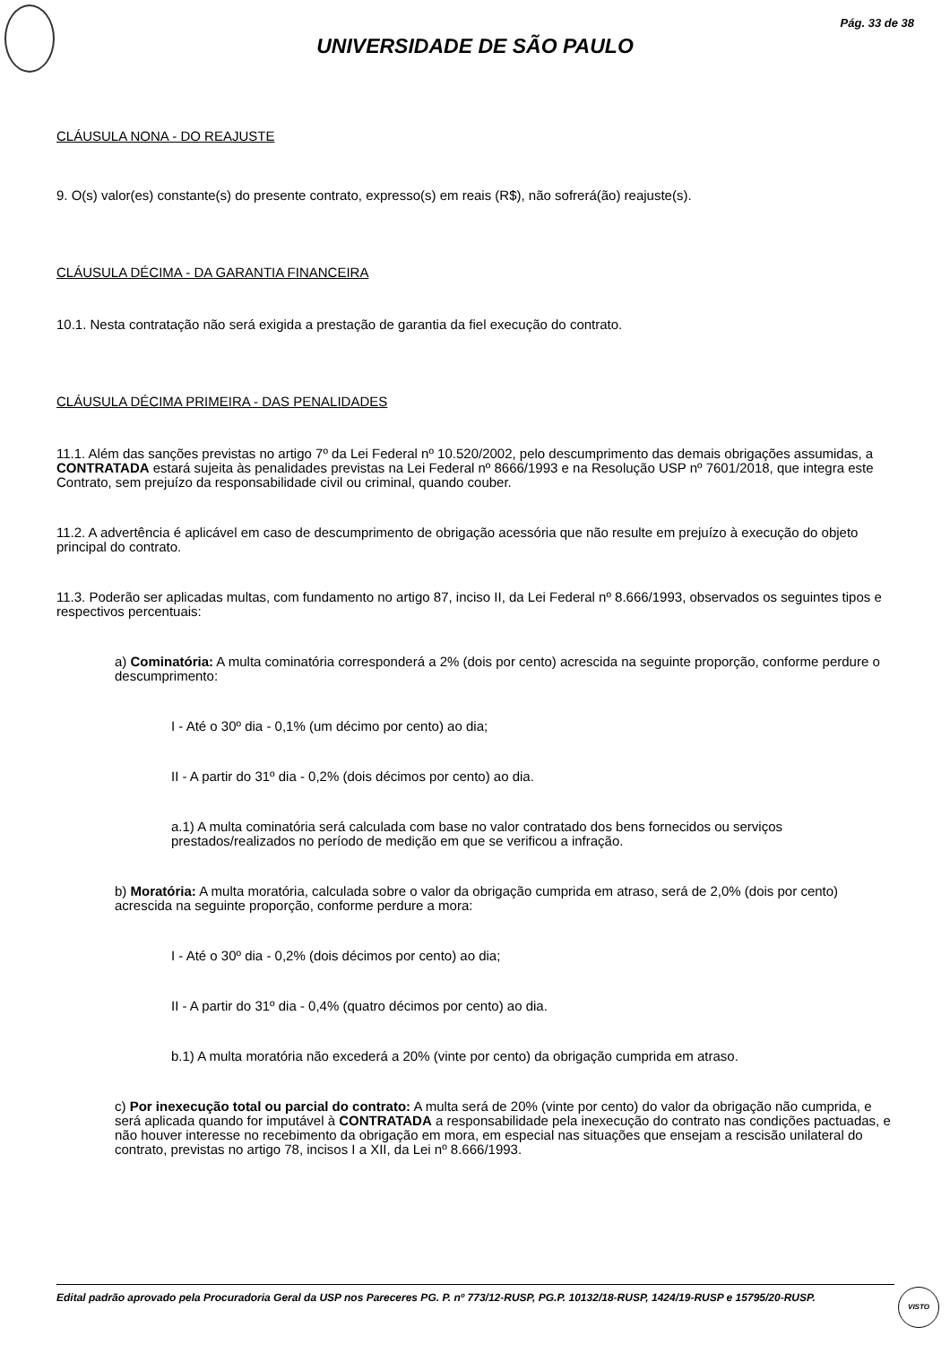Pág. 33 de 38
UNIVERSIDADE DE SÃO PAULO
CLÁUSULA NONA - DO REAJUSTE
9. O(s) valor(es) constante(s) do presente contrato, expresso(s) em reais (R$), não sofrerá(ão) reajuste(s).
CLÁUSULA DÉCIMA - DA GARANTIA FINANCEIRA
10.1. Nesta contratação não será exigida a prestação de garantia da fiel execução do contrato.
CLÁUSULA DÉCIMA PRIMEIRA - DAS PENALIDADES
11.1. Além das sanções previstas no artigo 7º da Lei Federal nº 10.520/2002, pelo descumprimento das demais obrigações assumidas, a CONTRATADA estará sujeita às penalidades previstas na Lei Federal nº 8666/1993 e na Resolução USP nº 7601/2018, que integra este Contrato, sem prejuízo da responsabilidade civil ou criminal, quando couber.
11.2. A advertência é aplicável em caso de descumprimento de obrigação acessória que não resulte em prejuízo à execução do objeto principal do contrato.
11.3. Poderão ser aplicadas multas, com fundamento no artigo 87, inciso II, da Lei Federal nº 8.666/1993, observados os seguintes tipos e respectivos percentuais:
a) Cominatória: A multa cominatória corresponderá a 2% (dois por cento) acrescida na seguinte proporção, conforme perdure o descumprimento:
I - Até o 30º dia - 0,1% (um décimo por cento) ao dia;
II - A partir do 31º dia - 0,2% (dois décimos por cento) ao dia.
a.1) A multa cominatória será calculada com base no valor contratado dos bens fornecidos ou serviços prestados/realizados no período de medição em que se verificou a infração.
b) Moratória: A multa moratória, calculada sobre o valor da obrigação cumprida em atraso, será de 2,0% (dois por cento) acrescida na seguinte proporção, conforme perdure a mora:
I - Até o 30º dia - 0,2% (dois décimos por cento) ao dia;
II - A partir do 31º dia - 0,4% (quatro décimos por cento) ao dia.
b.1) A multa moratória não excederá a 20% (vinte por cento) da obrigação cumprida em atraso.
c) Por inexecução total ou parcial do contrato: A multa será de 20% (vinte por cento) do valor da obrigação não cumprida, e será aplicada quando for imputável à CONTRATADA a responsabilidade pela inexecução do contrato nas condições pactuadas, e não houver interesse no recebimento da obrigação em mora, em especial nas situações que ensejam a rescisão unilateral do contrato, previstas no artigo 78, incisos I a XII, da Lei nº 8.666/1993.
Edital padrão aprovado pela Procuradoria Geral da USP nos Pareceres PG. P. nº 773/12-RUSP, PG.P. 10132/18-RUSP, 1424/19-RUSP e 15795/20-RUSP.
VISTO